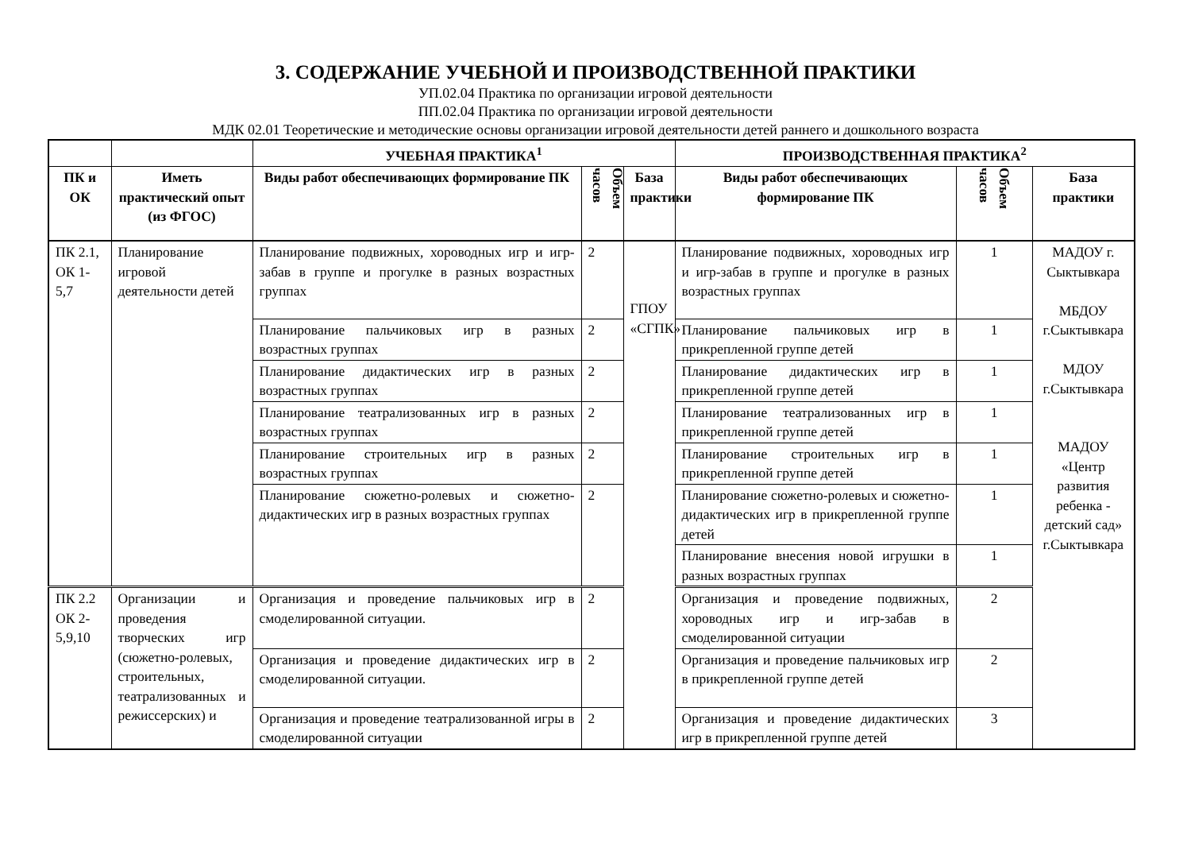3. СОДЕРЖАНИЕ УЧЕБНОЙ И ПРОИЗВОДСТВЕННОЙ ПРАКТИКИ
УП.02.04 Практика по организации игровой деятельности
ПП.02.04 Практика по организации игровой деятельности
МДК 02.01 Теоретические и методические основы организации игровой деятельности детей раннего и дошкольного возраста
| | | УЧЕБНАЯ ПРАКТИКА<sup>1</sup> | | | ПРОИЗВОДСТВЕННАЯ ПРАКТИКА<sup>2</sup> | | |
| --- | --- | --- | --- | --- | --- | --- | --- |
| ПК и ОК | Иметь практический опыт (из ФГОС) | Виды работ обеспечивающих формирование ПК | Объем часов | База практики | Виды работ обеспечивающих формирование ПК | Объем часов | База практики |
| ПК 2.1, ОК 1-5,7 | Планирование игровой деятельности детей | Планирование подвижных, хороводных игр и игр-забав в группе и прогулке в разных возрастных группах | 2 | ГПОУ «СГПК» | Планирование подвижных, хороводных игр и игр-забав в группе и прогулке в разных возрастных группах | 1 | МАДОУ г. Сыктывкара МБДОУ г.Сыктывкара МДОУ г.Сыктывкара МАДОУ «Центр развития ребенка - детский сад» г.Сыктывкара |
| | | Планирование пальчиковых игр в разных возрастных группах | 2 | | Планирование пальчиковых игр в прикрепленной группе детей | 1 | |
| | | Планирование дидактических игр в разных возрастных группах | 2 | | Планирование дидактических игр в прикрепленной группе детей | 1 | |
| | | Планирование театрализованных игр в разных возрастных группах | 2 | | Планирование театрализованных игр в прикрепленной группе детей | 1 | |
| | | Планирование строительных игр в разных возрастных группах | 2 | | Планирование строительных игр в прикрепленной группе детей | 1 | |
| | | Планирование сюжетно-ролевых и сюжетно-дидактических игр в разных возрастных группах | 2 | | Планирование сюжетно-ролевых и сюжетно-дидактических игр в прикрепленной группе детей | 1 | |
| | | | | | Планирование внесения новой игрушки в разных возрастных группах | 1 | |
| ПК 2.2 ОК 2-5,9,10 | Организации и проведения творческих игр (сюжетно-ролевых, строительных, театрализованных и режиссерских) и | Организация и проведение пальчиковых игр в смоделированной ситуации. | 2 | | Организация и проведение подвижных, хороводных игр и игр-забав в смоделированной ситуации | 2 | |
| | | Организация и проведение дидактических игр в смоделированной ситуации. | 2 | | Организация и проведение пальчиковых игр в прикрепленной группе детей | 2 | |
| | | Организация и проведение театрализованной игры в смоделированной ситуации | 2 | | Организация и проведение дидактических игр в прикрепленной группе детей | 3 | |